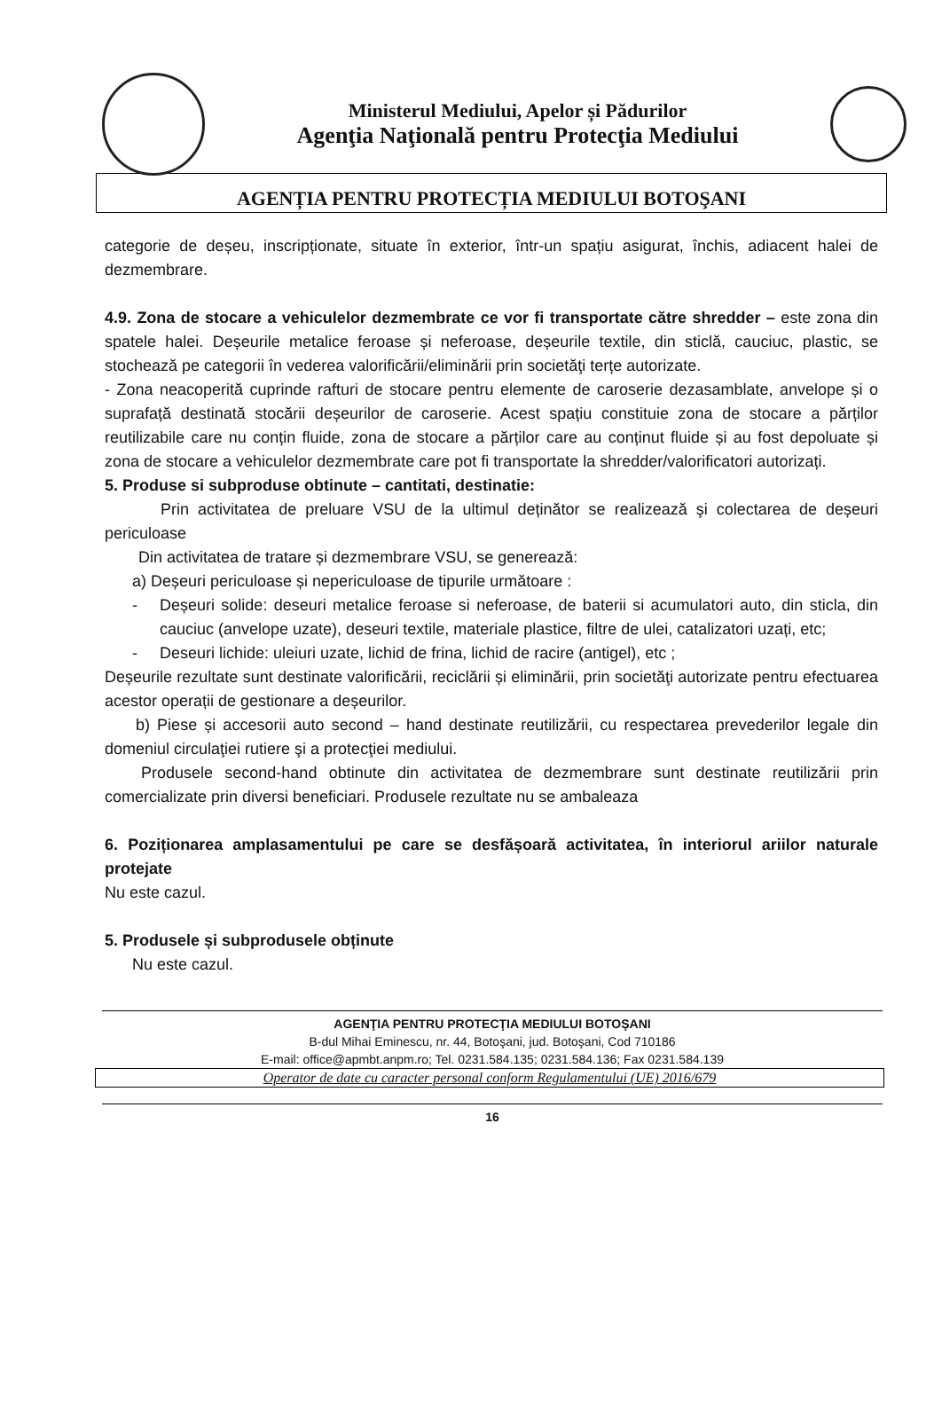Ministerul Mediului, Apelor și Pădurilor
Agenţia Naţională pentru Protecţia Mediului
AGENȚIA PENTRU PROTECȚIA MEDIULUI BOTOŞANI
categorie de deșeu, inscripționate, situate în exterior, într-un spațiu asigurat, închis, adiacent halei de dezmembrare.
4.9. Zona de stocare a vehiculelor dezmembrate ce vor fi transportate către shredder – este zona din spatele halei. Deșeurile metalice feroase și neferoase, deșeurile textile, din sticlă, cauciuc, plastic, se stochează pe categorii în vederea valorificării/eliminării prin societăţi terțe autorizate.
- Zona neacoperită cuprinde rafturi de stocare pentru elemente de caroserie dezasamblate, anvelope și o suprafață destinată stocării deșeurilor de caroserie. Acest spațiu constituie zona de stocare a părților reutilizabile care nu conțin fluide, zona de stocare a părților care au conținut fluide și au fost depoluate și zona de stocare a vehiculelor dezmembrate care pot fi transportate la shredder/valorificatori autorizați.
5. Produse si subproduse obtinute – cantitati, destinatie:
Prin activitatea de preluare VSU de la ultimul deținător se realizează şi colectarea de deșeuri periculoase
Din activitatea de tratare și dezmembrare VSU, se generează:
a) Deșeuri periculoase și nepericuloase de tipurile următoare :
- Deșeuri solide: deseuri metalice feroase si neferoase, de baterii si acumulatori auto, din sticla, din cauciuc (anvelope uzate), deseuri textile, materiale plastice, filtre de ulei, catalizatori uzați, etc;
- Deseuri lichide: uleiuri uzate, lichid de frina, lichid de racire (antigel), etc ;
Deșeurile rezultate sunt destinate valorificării, reciclării și eliminării, prin societăţi autorizate pentru efectuarea acestor operații de gestionare a deșeurilor.
b) Piese și accesorii auto second – hand destinate reutilizării, cu respectarea prevederilor legale din domeniul circulaţiei rutiere şi a protecţiei mediului.
Produsele second-hand obtinute din activitatea de dezmembrare sunt destinate reutilizării prin comercializate prin diversi beneficiari. Produsele rezultate nu se ambaleaza
6. Poziționarea amplasamentului pe care se desfășoară activitatea, în interiorul ariilor naturale protejate
Nu este cazul.
5. Produsele și subprodusele obținute
Nu este cazul.
AGENŢIA PENTRU PROTECŢIA MEDIULUI BOTOŞANI
B-dul Mihai Eminescu, nr. 44, Botoşani, jud. Botoşani, Cod 710186
E-mail: office@apmbt.anpm.ro; Tel. 0231.584.135; 0231.584.136; Fax 0231.584.139
Operator de date cu caracter personal conform Regulamentului (UE) 2016/679
16